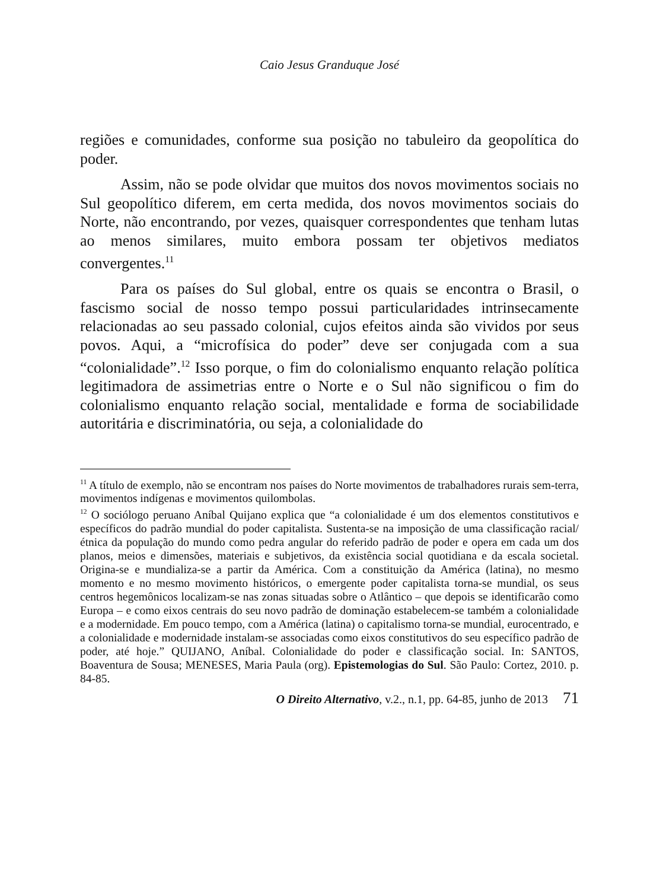Caio Jesus Granduque José
regiões e comunidades, conforme sua posição no tabuleiro da geopolítica do poder.
Assim, não se pode olvidar que muitos dos novos movimentos sociais no Sul geopolítico diferem, em certa medida, dos novos movimentos sociais do Norte, não encontrando, por vezes, quaisquer correspondentes que tenham lutas ao menos similares, muito embora possam ter objetivos mediatos convergentes.<sup>11</sup>
Para os países do Sul global, entre os quais se encontra o Brasil, o fascismo social de nosso tempo possui particularidades intrinsecamente relacionadas ao seu passado colonial, cujos efeitos ainda são vividos por seus povos. Aqui, a “microfísica do poder” deve ser conjugada com a sua “colonialidade”.<sup>12</sup> Isso porque, o fim do colonialismo enquanto relação política legitimadora de assimetrias entre o Norte e o Sul não significou o fim do colonialismo enquanto relação social, mentalidade e forma de sociabilidade autoritária e discriminatória, ou seja, a colonialidade do
<sup>11</sup> A título de exemplo, não se encontram nos países do Norte movimentos de trabalhadores rurais sem-terra, movimentos indígenas e movimentos quilombolas.
<sup>12</sup> O sociólogo peruano Aníbal Quijano explica que “a colonialidade é um dos elementos constitutivos e específicos do padrão mundial do poder capitalista. Sustenta-se na imposição de uma classificação racial/étnica da população do mundo como pedra angular do referido padrão de poder e opera em cada um dos planos, meios e dimensões, materiais e subjetivos, da existência social quotidiana e da escala societal. Origina-se e mundializa-se a partir da América. Com a constituição da América (latina), no mesmo momento e no mesmo movimento históricos, o emergente poder capitalista torna-se mundial, os seus centros hegemônicos localizam-se nas zonas situadas sobre o Atlântico – que depois se identificarão como Europa – e como eixos centrais do seu novo padrão de dominação estabelecem-se também a colonialidade e a modernidade. Em pouco tempo, com a América (latina) o capitalismo torna-se mundial, eurocentrado, e a colonialidade e modernidade instalam-se associadas como eixos constitutivos do seu específico padrão de poder, até hoje.” QUIJANO, Aníbal. Colonialidade do poder e classificação social. In: SANTOS, Boaventura de Sousa; MENESES, Maria Paula (org). Epistemologias do Sul. São Paulo: Cortez, 2010. p. 84-85.
O Direito Alternativo, v.2., n.1, pp. 64-85, junho de 2013 71